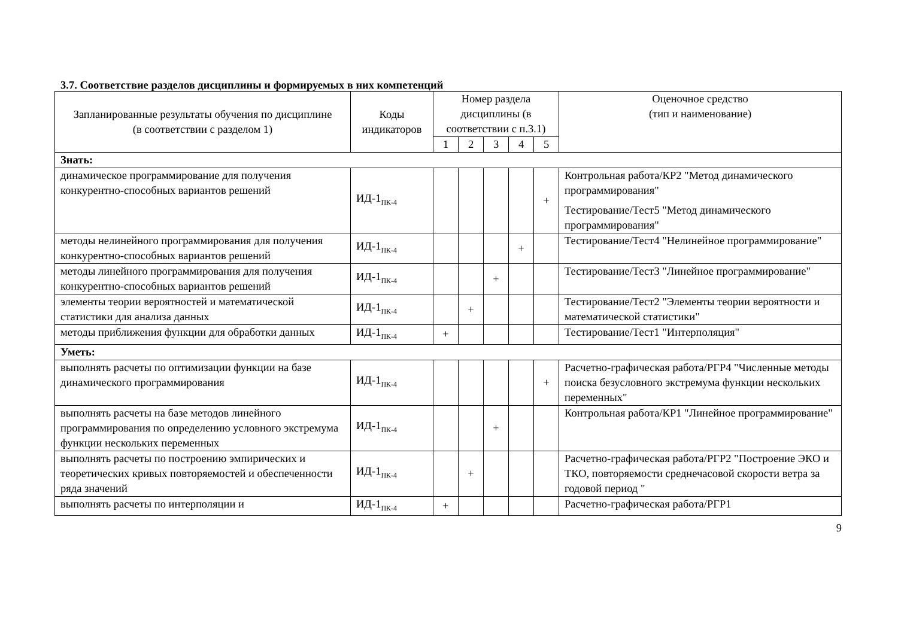3.7. Соответствие разделов дисциплины и формируемых в них компетенций
| Запланированные результаты обучения по дисциплине (в соответствии с разделом 1) | Коды индикаторов | Номер раздела дисциплины (в соответствии с п.3.1) | | | | | Оценочное средство (тип и наименование) |
| --- | --- | --- | --- | --- | --- | --- | --- |
| | | 1 | 2 | 3 | 4 | 5 | |
| Знать: | | | | | | | |
| динамическое программирование для получения конкурентно-способных вариантов решений | ИД-1<sub>ПК-4</sub> | | | | | + | Контрольная работа/КР2 "Метод динамического программирования" Тестирование/Тест5 "Метод динамического программирования" |
| методы нелинейного программирования для получения конкурентно-способных вариантов решений | ИД-1<sub>ПК-4</sub> | | | | + | | Тестирование/Тест4 "Нелинейное программирование" |
| методы линейного программирования для получения конкурентно-способных вариантов решений | ИД-1<sub>ПК-4</sub> | | | + | | | Тестирование/Тест3 "Линейное программирование" |
| элементы теории вероятностей и математической статистики для анализа данных | ИД-1<sub>ПК-4</sub> | | + | | | | Тестирование/Тест2 "Элементы теории вероятности и математической статистики" |
| методы приближения функции для обработки данных | ИД-1<sub>ПК-4</sub> | + | | | | | Тестирование/Тест1 "Интерполяция" |
| Уметь: | | | | | | | |
| выполнять расчеты по оптимизации функции на базе динамического программирования | ИД-1<sub>ПК-4</sub> | | | | | + | Расчетно-графическая работа/РГР4 "Численные методы поиска безусловного экстремума функции нескольких переменных" |
| выполнять расчеты на базе методов линейного программирования по определению условного экстремума функции нескольких переменных | ИД-1<sub>ПК-4</sub> | | | + | | | Контрольная работа/КР1 "Линейное программирование" |
| выполнять расчеты по построению эмпирических и теоретических кривых повторяемостей и обеспеченности ряда значений | ИД-1<sub>ПК-4</sub> | | + | | | | Расчетно-графическая работа/РГР2 "Построение ЭКО и ТКО, повторяемости среднечасовой скорости ветра за годовой период " |
| выполнять расчеты по интерполяции и | ИД-1<sub>ПК-4</sub> | + | | | | | Расчетно-графическая работа/РГР1 |
9